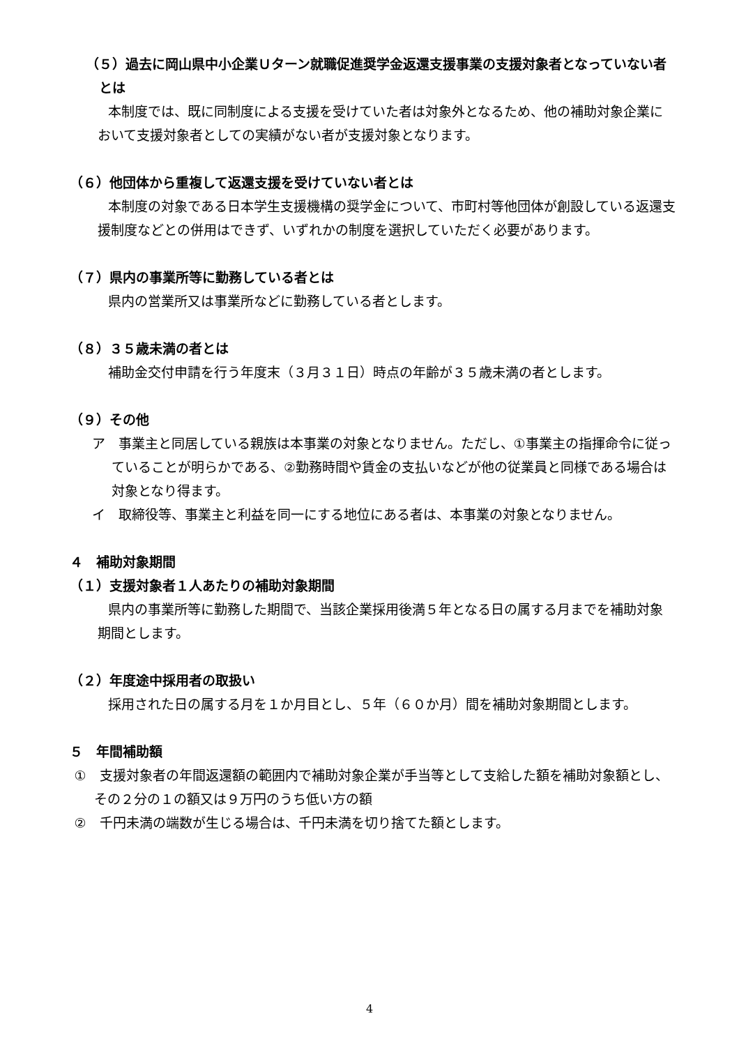（５）過去に岡山県中小企業Ｕターン就職促進奨学金返還支援事業の支援対象者となっていない者とは
本制度では、既に同制度による支援を受けていた者は対象外となるため、他の補助対象企業において支援対象者としての実績がない者が支援対象となります。
（６）他団体から重複して返還支援を受けていない者とは
本制度の対象である日本学生支援機構の奨学金について、市町村等他団体が創設している返還支援制度などとの併用はできず、いずれかの制度を選択していただく必要があります。
（７）県内の事業所等に勤務している者とは
県内の営業所又は事業所などに勤務している者とします。
（８）３５歳未満の者とは
補助金交付申請を行う年度末（３月３１日）時点の年齢が３５歳未満の者とします。
（９）その他
ア　事業主と同居している親族は本事業の対象となりません。ただし、①事業主の指揮命令に従っていることが明らかである、②勤務時間や賃金の支払いなどが他の従業員と同様である場合は対象となり得ます。
イ　取締役等、事業主と利益を同一にする地位にある者は、本事業の対象となりません。
４　補助対象期間
（１）支援対象者１人あたりの補助対象期間
県内の事業所等に勤務した期間で、当該企業採用後満５年となる日の属する月までを補助対象期間とします。
（２）年度途中採用者の取扱い
採用された日の属する月を１か月目とし、５年（６０か月）間を補助対象期間とします。
５　年間補助額
①　支援対象者の年間返還額の範囲内で補助対象企業が手当等として支給した額を補助対象額とし、その２分の１の額又は９万円のうち低い方の額
②　千円未満の端数が生じる場合は、千円未満を切り捨てた額とします。
4